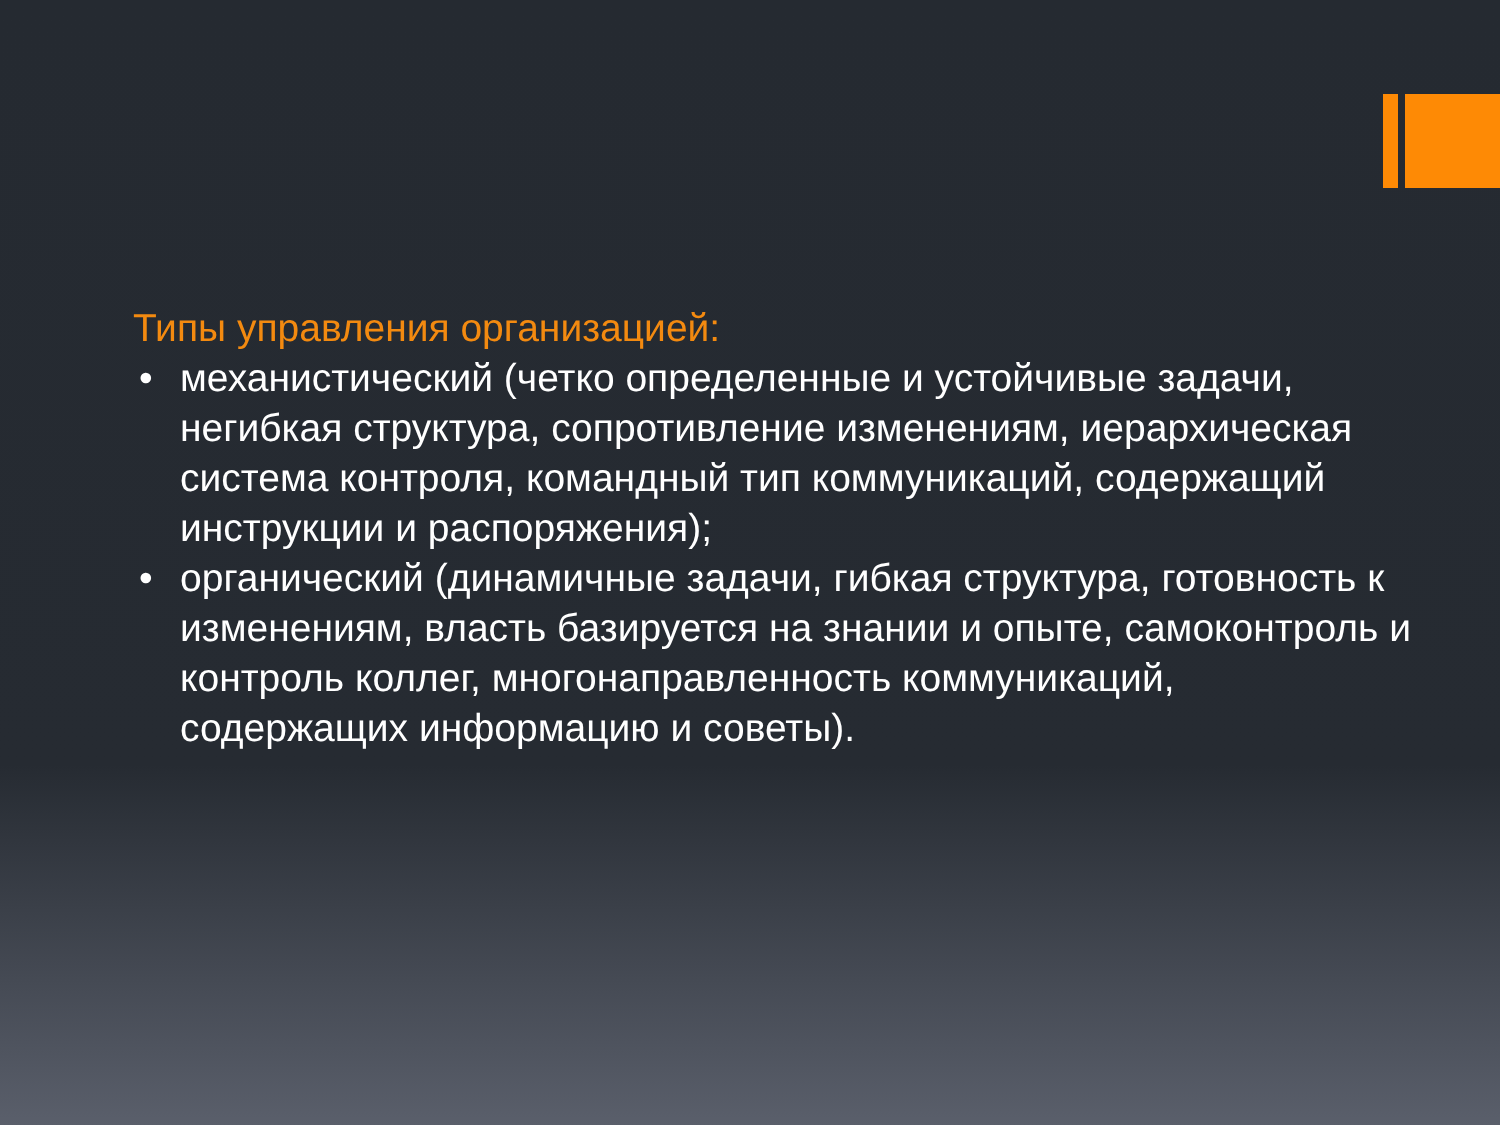Типы управления организацией:
• механистический (четко определенные и устойчивые задачи, негибкая структура, сопротивление изменениям, иерархическая система контроля, командный тип коммуникаций, содержащий инструкции и распоряжения);
• органический (динамичные задачи, гибкая структура, готовность к изменениям, власть базируется на знании и опыте, самоконтроль и контроль коллег, многонаправленность коммуникаций, содержащих информацию и советы).